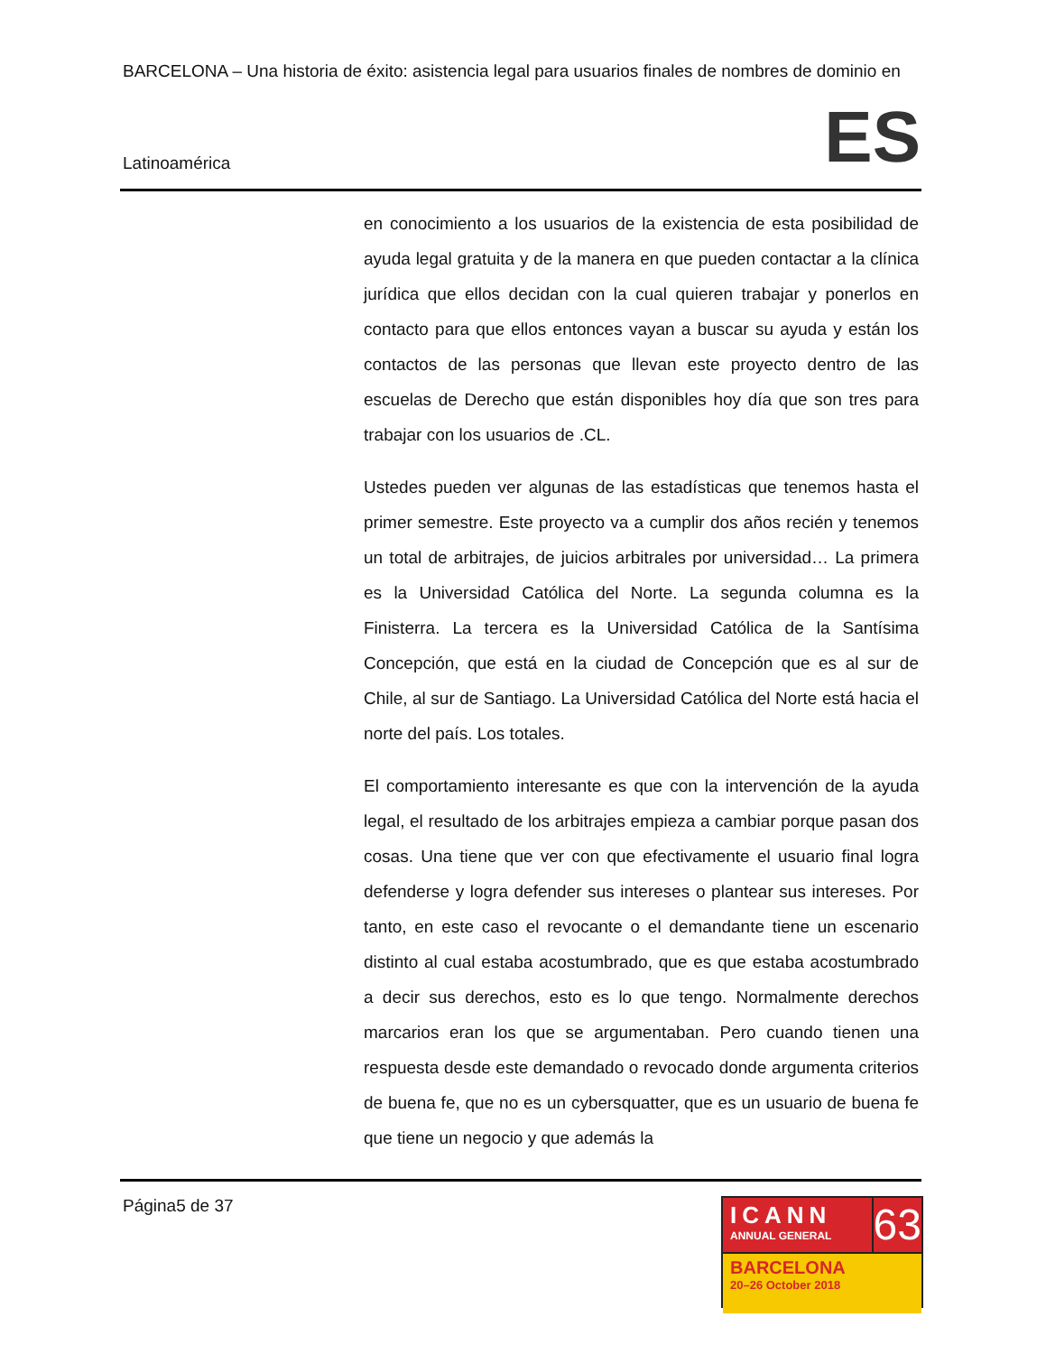BARCELONA – Una historia de éxito: asistencia legal para usuarios finales de nombres de dominio en
Latinoamérica ES
en conocimiento a los usuarios de la existencia de esta posibilidad de ayuda legal gratuita y de la manera en que pueden contactar a la clínica jurídica que ellos decidan con la cual quieren trabajar y ponerlos en contacto para que ellos entonces vayan a buscar su ayuda y están los contactos de las personas que llevan este proyecto dentro de las escuelas de Derecho que están disponibles hoy día que son tres para trabajar con los usuarios de .CL.
Ustedes pueden ver algunas de las estadísticas que tenemos hasta el primer semestre. Este proyecto va a cumplir dos años recién y tenemos un total de arbitrajes, de juicios arbitrales por universidad… La primera es la Universidad Católica del Norte. La segunda columna es la Finisterra. La tercera es la Universidad Católica de la Santísima Concepción, que está en la ciudad de Concepción que es al sur de Chile, al sur de Santiago. La Universidad Católica del Norte está hacia el norte del país. Los totales.
El comportamiento interesante es que con la intervención de la ayuda legal, el resultado de los arbitrajes empieza a cambiar porque pasan dos cosas. Una tiene que ver con que efectivamente el usuario final logra defenderse y logra defender sus intereses o plantear sus intereses. Por tanto, en este caso el revocante o el demandante tiene un escenario distinto al cual estaba acostumbrado, que es que estaba acostumbrado a decir sus derechos, esto es lo que tengo. Normalmente derechos marcarios eran los que se argumentaban. Pero cuando tienen una respuesta desde este demandado o revocado donde argumenta criterios de buena fe, que no es un cybersquatter, que es un usuario de buena fe que tiene un negocio y que además la
Página5 de 37
ICANN
ANNUAL GENERAL
63
BARCELONA
20–26 October 2018